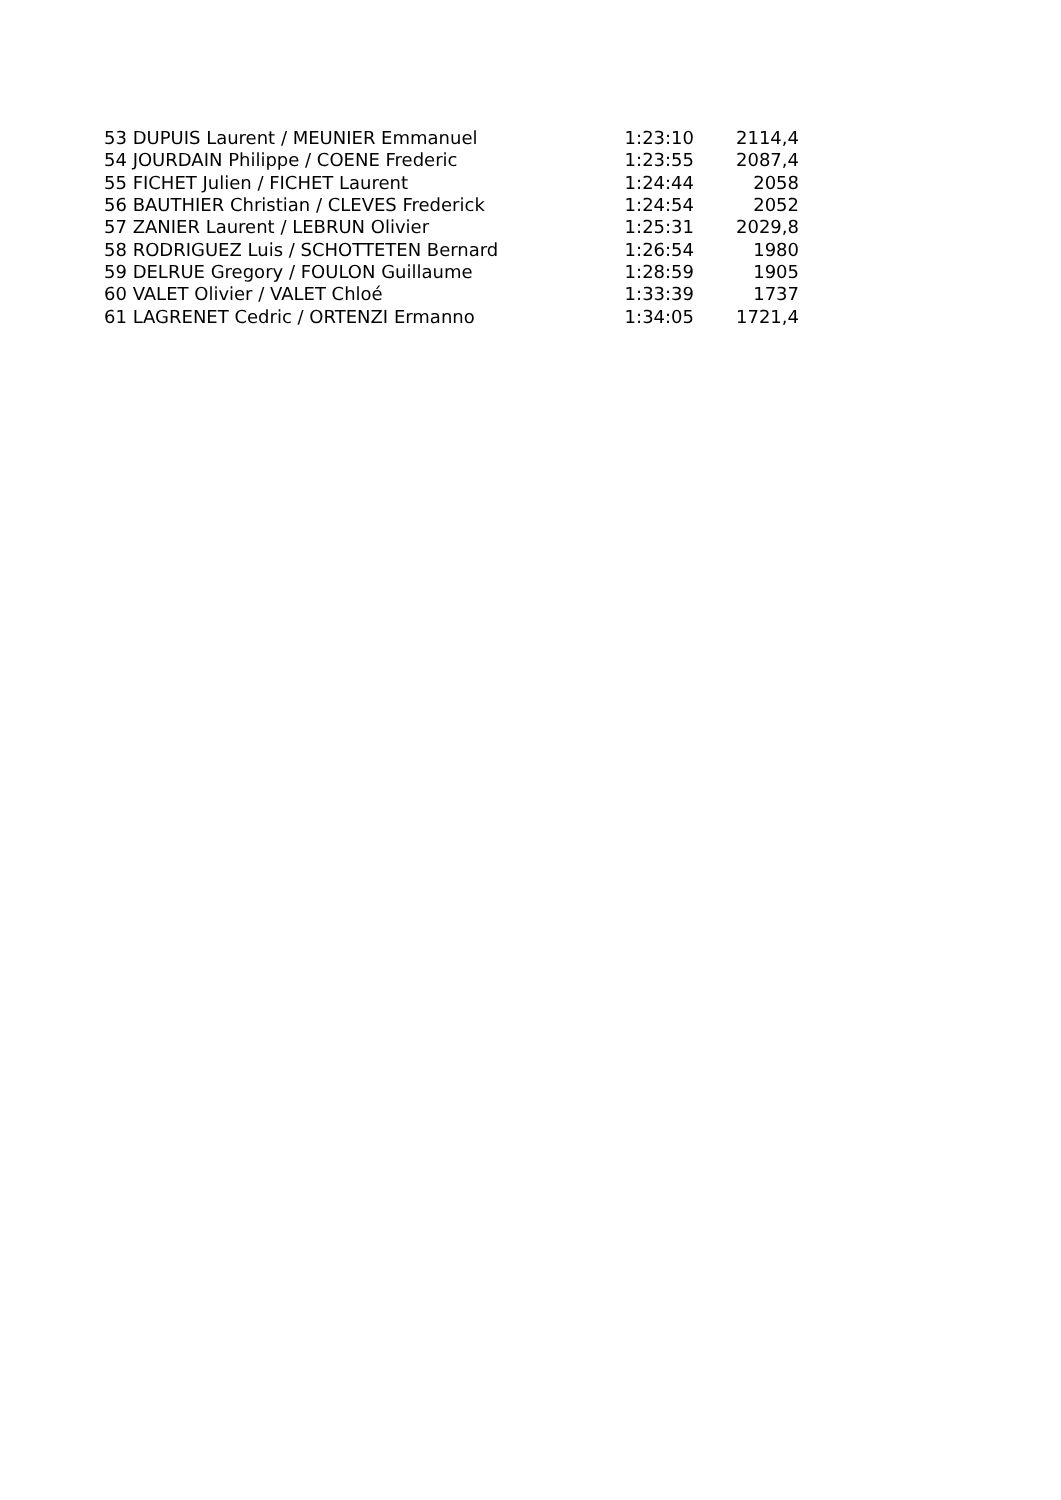| 53 DUPUIS Laurent / MEUNIER Emmanuel | 1:23:10 | 2114,4 |
| 54 JOURDAIN Philippe / COENE Frederic | 1:23:55 | 2087,4 |
| 55 FICHET Julien / FICHET Laurent | 1:24:44 | 2058 |
| 56 BAUTHIER Christian / CLEVES Frederick | 1:24:54 | 2052 |
| 57 ZANIER Laurent / LEBRUN Olivier | 1:25:31 | 2029,8 |
| 58 RODRIGUEZ Luis / SCHOTTETEN Bernard | 1:26:54 | 1980 |
| 59 DELRUE Gregory / FOULON Guillaume | 1:28:59 | 1905 |
| 60 VALET Olivier / VALET Chloé | 1:33:39 | 1737 |
| 61 LAGRENET Cedric / ORTENZI Ermanno | 1:34:05 | 1721,4 |